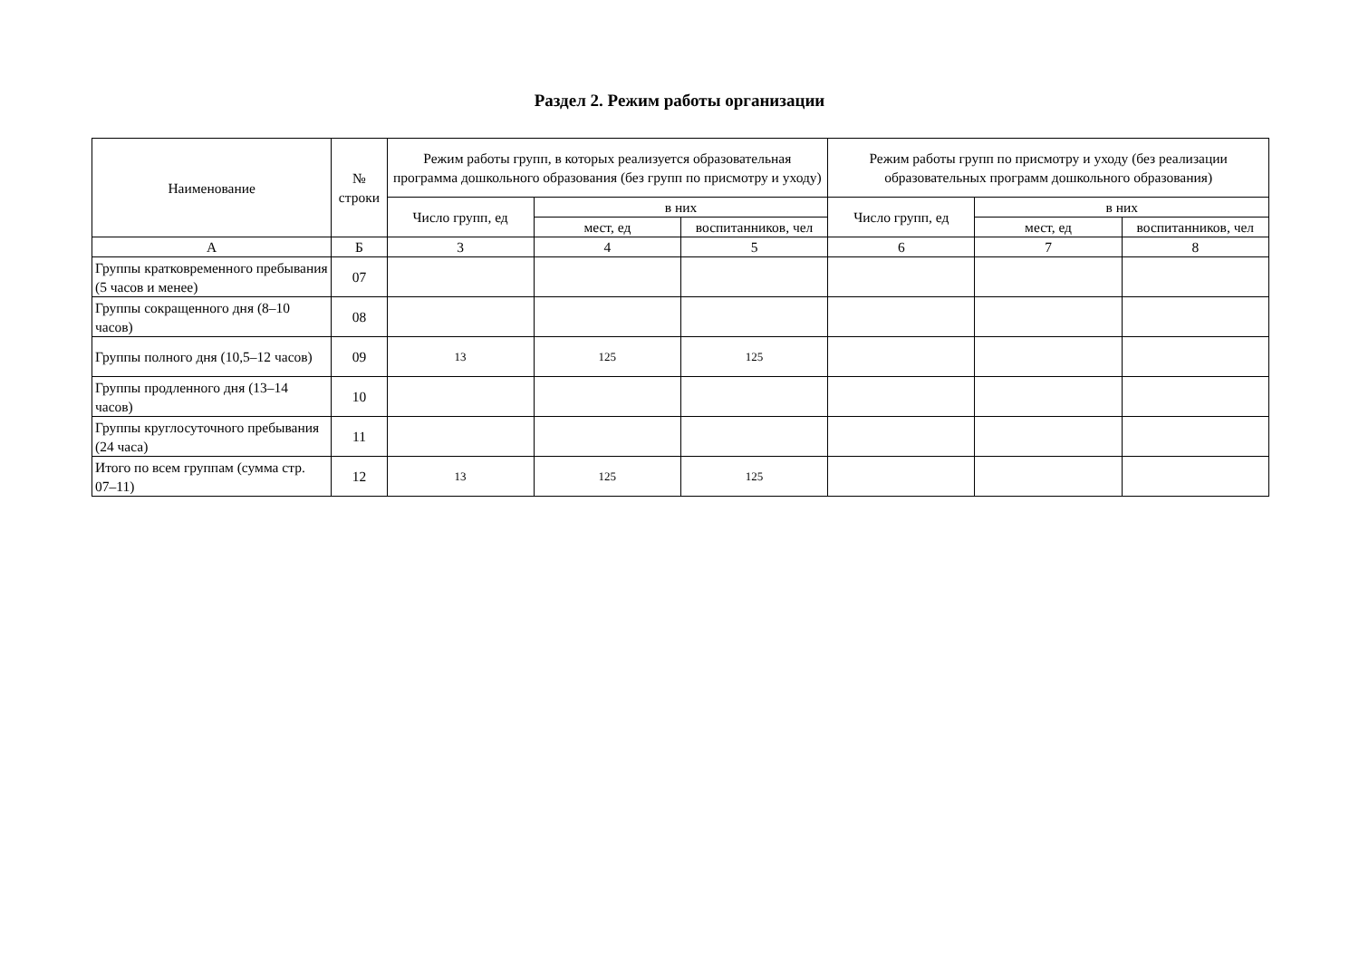Раздел 2. Режим работы организации
| Наименование | № строки | Режим работы групп, в которых реализуется образовательная программа дошкольного образования (без групп по присмотру и уходу) | | | Режим работы групп по присмотру и уходу (без реализации образовательных программ дошкольного образования) | | |
| --- | --- | --- | --- | --- | --- | --- | --- |
| | | Число групп, ед | в них | | Число групп, ед | в них | |
| | | | мест, ед | воспитанников, чел | | мест, ед | воспитанников, чел |
| А | Б | 3 | 4 | 5 | 6 | 7 | 8 |
| Группы кратковременного пребывания (5 часов и менее) | 07 | | | | | | |
| Группы сокращенного дня (8–10 часов) | 08 | | | | | | |
| Группы полного дня (10,5–12 часов) | 09 | 13 | 125 | 125 | | | |
| Группы продленного дня (13–14 часов) | 10 | | | | | | |
| Группы круглосуточного пребывания (24 часа) | 11 | | | | | | |
| Итого по всем группам (сумма стр. 07–11) | 12 | 13 | 125 | 125 | | | |